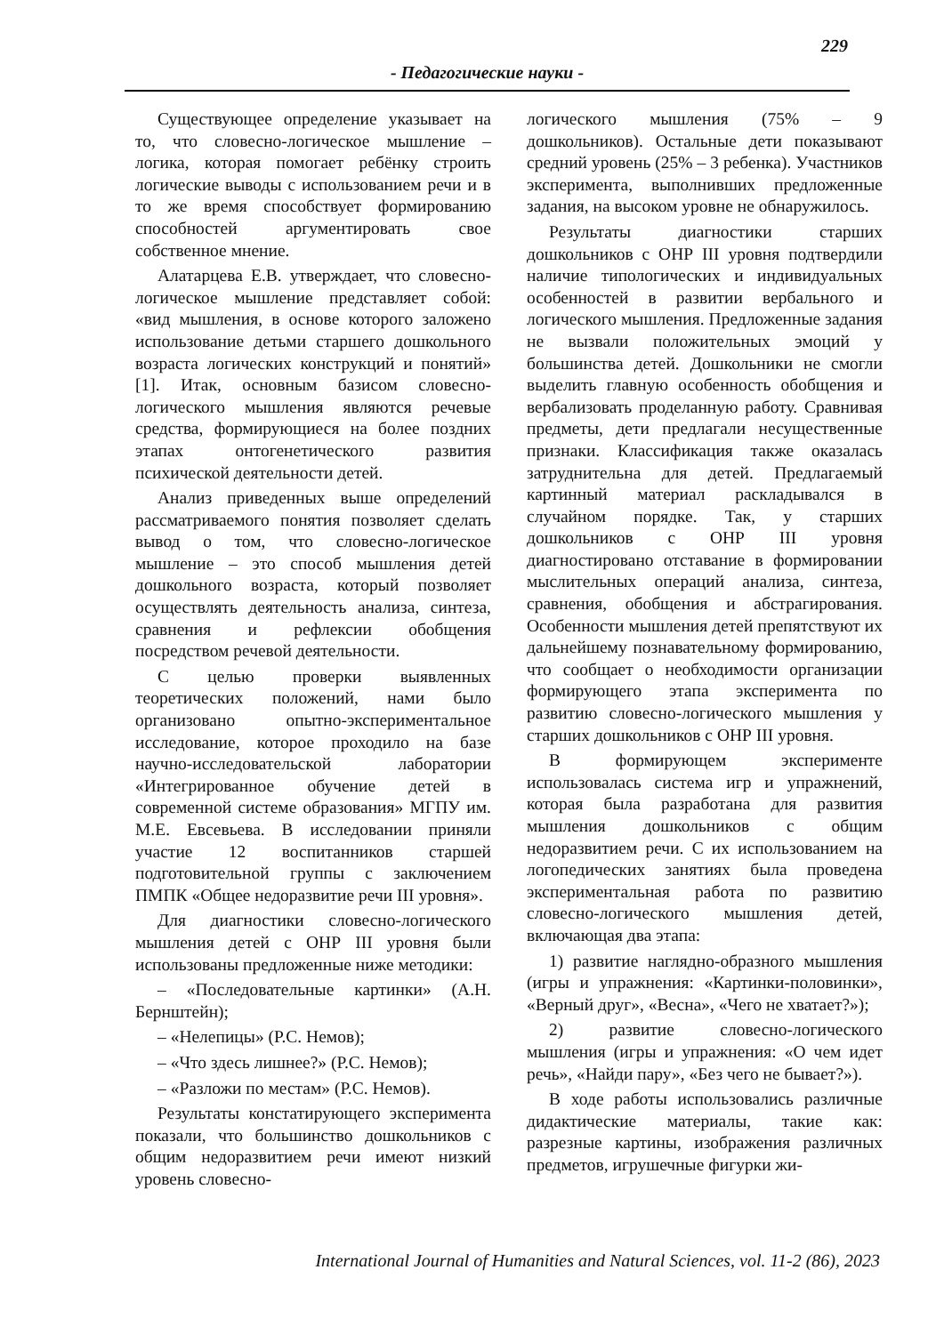229
- Педагогические науки -
Существующее определение указывает на то, что словесно-логическое мышление – логика, которая помогает ребёнку строить логические выводы с использованием речи и в то же время способствует формированию способностей аргументировать свое собственное мнение.
Алатарцева Е.В. утверждает, что словесно-логическое мышление представляет собой: «вид мышления, в основе которого заложено использование детьми старшего дошкольного возраста логических конструкций и понятий» [1]. Итак, основным базисом словесно-логического мышления являются речевые средства, формирующиеся на более поздних этапах онтогенетического развития психической деятельности детей.
Анализ приведенных выше определений рассматриваемого понятия позволяет сделать вывод о том, что словесно-логическое мышление – это способ мышления детей дошкольного возраста, который позволяет осуществлять деятельность анализа, синтеза, сравнения и рефлексии обобщения посредством речевой деятельности.
С целью проверки выявленных теоретических положений, нами было организовано опытно-экспериментальное исследование, которое проходило на базе научно-исследовательской лаборатории «Интегрированное обучение детей в современной системе образования» МГПУ им. М.Е. Евсевьева. В исследовании приняли участие 12 воспитанников старшей подготовительной группы с заключением ПМПК «Общее недоразвитие речи III уровня».
Для диагностики словесно-логического мышления детей с ОНР III уровня были использованы предложенные ниже методики:
– «Последовательные картинки» (А.Н. Бернштейн);
– «Нелепицы» (Р.С. Немов);
– «Что здесь лишнее?» (Р.С. Немов);
– «Разложи по местам» (Р.С. Немов).
Результаты констатирующего эксперимента показали, что большинство дошкольников с общим недоразвитием речи имеют низкий уровень словесно-
логического мышления (75% – 9 дошкольников). Остальные дети показывают средний уровень (25% – 3 ребенка). Участников эксперимента, выполнивших предложенные задания, на высоком уровне не обнаружилось.
Результаты диагностики старших дошкольников с ОНР III уровня подтвердили наличие типологических и индивидуальных особенностей в развитии вербального и логического мышления. Предложенные задания не вызвали положительных эмоций у большинства детей. Дошкольники не смогли выделить главную особенность обобщения и вербализовать проделанную работу. Сравнивая предметы, дети предлагали несущественные признаки. Классификация также оказалась затруднительна для детей. Предлагаемый картинный материал раскладывался в случайном порядке. Так, у старших дошкольников с ОНР III уровня диагностировано отставание в формировании мыслительных операций анализа, синтеза, сравнения, обобщения и абстрагирования. Особенности мышления детей препятствуют их дальнейшему познавательному формированию, что сообщает о необходимости организации формирующего этапа эксперимента по развитию словесно-логического мышления у старших дошкольников с ОНР III уровня.
В формирующем эксперименте использовалась система игр и упражнений, которая была разработана для развития мышления дошкольников с общим недоразвитием речи. С их использованием на логопедических занятиях была проведена экспериментальная работа по развитию словесно-логического мышления детей, включающая два этапа:
1) развитие наглядно-образного мышления (игры и упражнения: «Картинки-половинки», «Верный друг», «Весна», «Чего не хватает?»);
2) развитие словесно-логического мышления (игры и упражнения: «О чем идет речь», «Найди пару», «Без чего не бывает?»).
В ходе работы использовались различные дидактические материалы, такие как: разрезные картины, изображения различных предметов, игрушечные фигурки жи-
International Journal of Humanities and Natural Sciences, vol. 11-2 (86), 2023